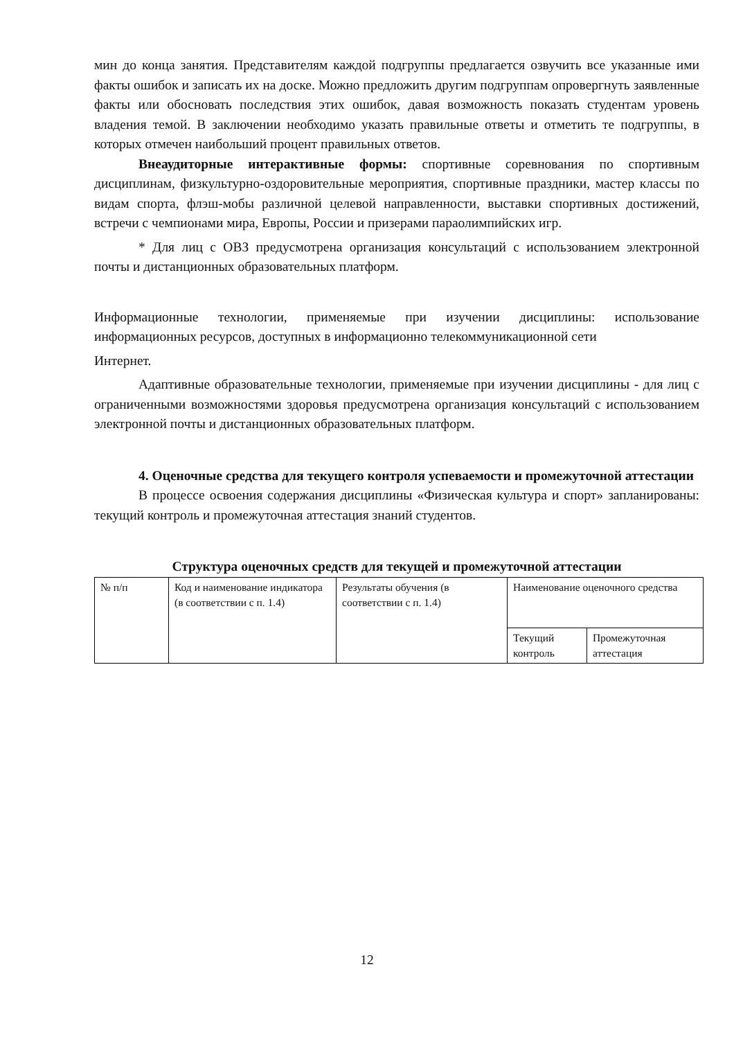мин до конца занятия. Представителям каждой подгруппы предлагается озвучить все указанные ими факты ошибок и записать их на доске. Можно предложить другим подгруппам опровергнуть заявленные факты или обосновать последствия этих ошибок, давая возможность показать студентам уровень владения темой. В заключении необходимо указать правильные ответы и отметить те подгруппы, в которых отмечен наибольший процент правильных ответов.
Внеаудиторные интерактивные формы: спортивные соревнования по спортивным дисциплинам, физкультурно-оздоровительные мероприятия, спортивные праздники, мастер классы по видам спорта, флэш-мобы различной целевой направленности, выставки спортивных достижений, встречи с чемпионами мира, Европы, России и призерами параолимпийских игр.
* Для лиц с ОВЗ предусмотрена организация консультаций с использованием электронной почты и дистанционных образовательных платформ.
Информационные технологии, применяемые при изучении дисциплины: использование информационных ресурсов, доступных в информационно телекоммуникационной сети
Интернет.
Адаптивные образовательные технологии, применяемые при изучении дисциплины - для лиц с ограниченными возможностями здоровья предусмотрена организация консультаций с использованием электронной почты и дистанционных образовательных платформ.
4. Оценочные средства для текущего контроля успеваемости и промежуточной аттестации
В процессе освоения содержания дисциплины «Физическая культура и спорт» запланированы: текущий контроль и промежуточная аттестация знаний студентов.
Структура оценочных средств для текущей и промежуточной аттестации
| № п/п | Код и наименование индикатора (в соответствии с п. 1.4) | Результаты обучения (в соответствии с п. 1.4) | Наименование оценочного средства | |
| | | | Текущий контроль | Промежуточная аттестация |
12